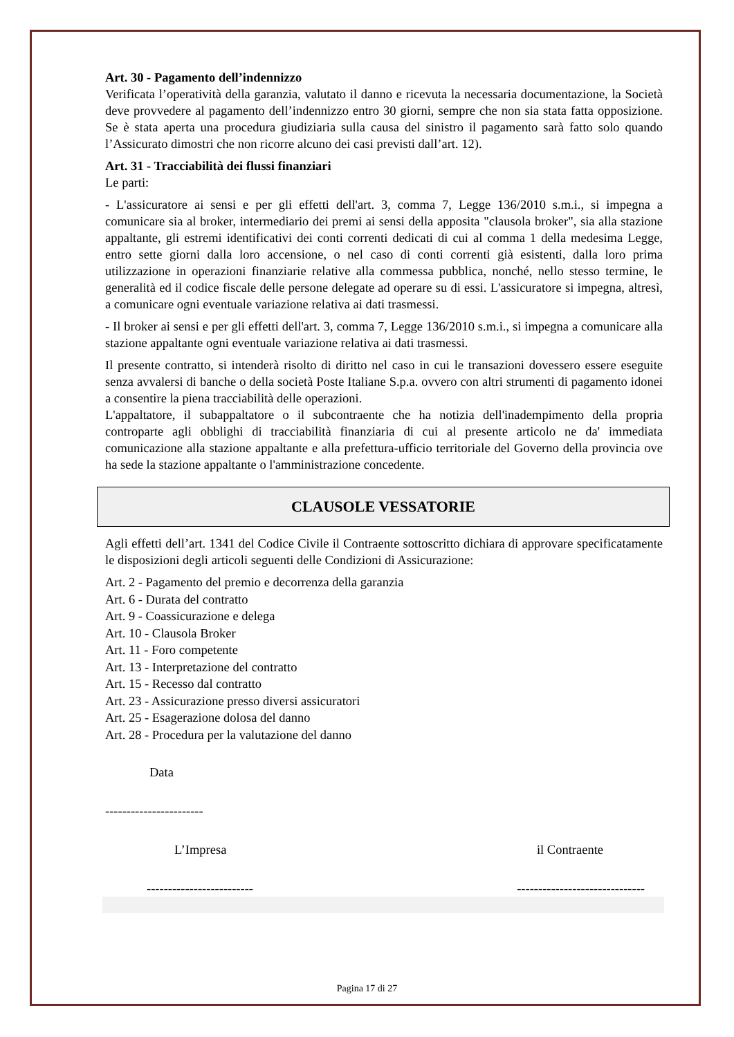Art. 30 - Pagamento dell’indennizzo
Verificata l’operatività della garanzia, valutato il danno e ricevuta la necessaria documentazione, la Società deve provvedere al pagamento dell’indennizzo entro 30 giorni, sempre che non sia stata fatta opposizione. Se è stata aperta una procedura giudiziaria sulla causa del sinistro il pagamento sarà fatto solo quando l’Assicurato dimostri che non ricorre alcuno dei casi previsti dall’art. 12).
Art. 31 - Tracciabilità dei flussi finanziari
Le parti:
- L'assicuratore ai sensi e per gli effetti dell'art. 3, comma 7, Legge 136/2010 s.m.i., si impegna a comunicare sia al broker, intermediario dei premi ai sensi della apposita "clausola broker", sia alla stazione appaltante, gli estremi identificativi dei conti correnti dedicati di cui al comma 1 della medesima Legge, entro sette giorni dalla loro accensione, o nel caso di conti correnti già esistenti, dalla loro prima utilizzazione in operazioni finanziarie relative alla commessa pubblica, nonché, nello stesso termine, le generalità ed il codice fiscale delle persone delegate ad operare su di essi. L'assicuratore si impegna, altresì, a comunicare ogni eventuale variazione relativa ai dati trasmessi.
- Il broker ai sensi e per gli effetti dell'art. 3, comma 7, Legge 136/2010 s.m.i., si impegna a comunicare alla stazione appaltante ogni eventuale variazione relativa ai dati trasmessi.
Il presente contratto, si intenderà risolto di diritto nel caso in cui le transazioni dovessero essere eseguite senza avvalersi di banche o della società Poste Italiane S.p.a. ovvero con altri strumenti di pagamento idonei a consentire la piena tracciabilità delle operazioni.
L'appaltatore, il subappaltatore o il subcontraente che ha notizia dell'inadempimento della propria controparte agli obblighi di tracciabilità finanziaria di cui al presente articolo ne da' immediata comunicazione alla stazione appaltante e alla prefettura-ufficio territoriale del Governo della provincia ove ha sede la stazione appaltante o l'amministrazione concedente.
CLAUSOLE VESSATORIE
Agli effetti dell’art. 1341 del Codice Civile il Contraente sottoscritto dichiara di approvare specificatamente le disposizioni degli articoli seguenti delle Condizioni di Assicurazione:
Art. 2 - Pagamento del premio e decorrenza della garanzia
Art. 6 - Durata del contratto
Art. 9 - Coassicurazione e delega
Art. 10 - Clausola Broker
Art. 11 - Foro competente
Art. 13 - Interpretazione del contratto
Art. 15 - Recesso dal contratto
Art. 23 - Assicurazione presso diversi assicuratori
Art. 25 - Esagerazione dolosa del danno
Art. 28 - Procedura per la valutazione del danno
Data
-----------------------
L’Impresa il Contraente
------------------------- ------------------------------
Pagina 17 di 27